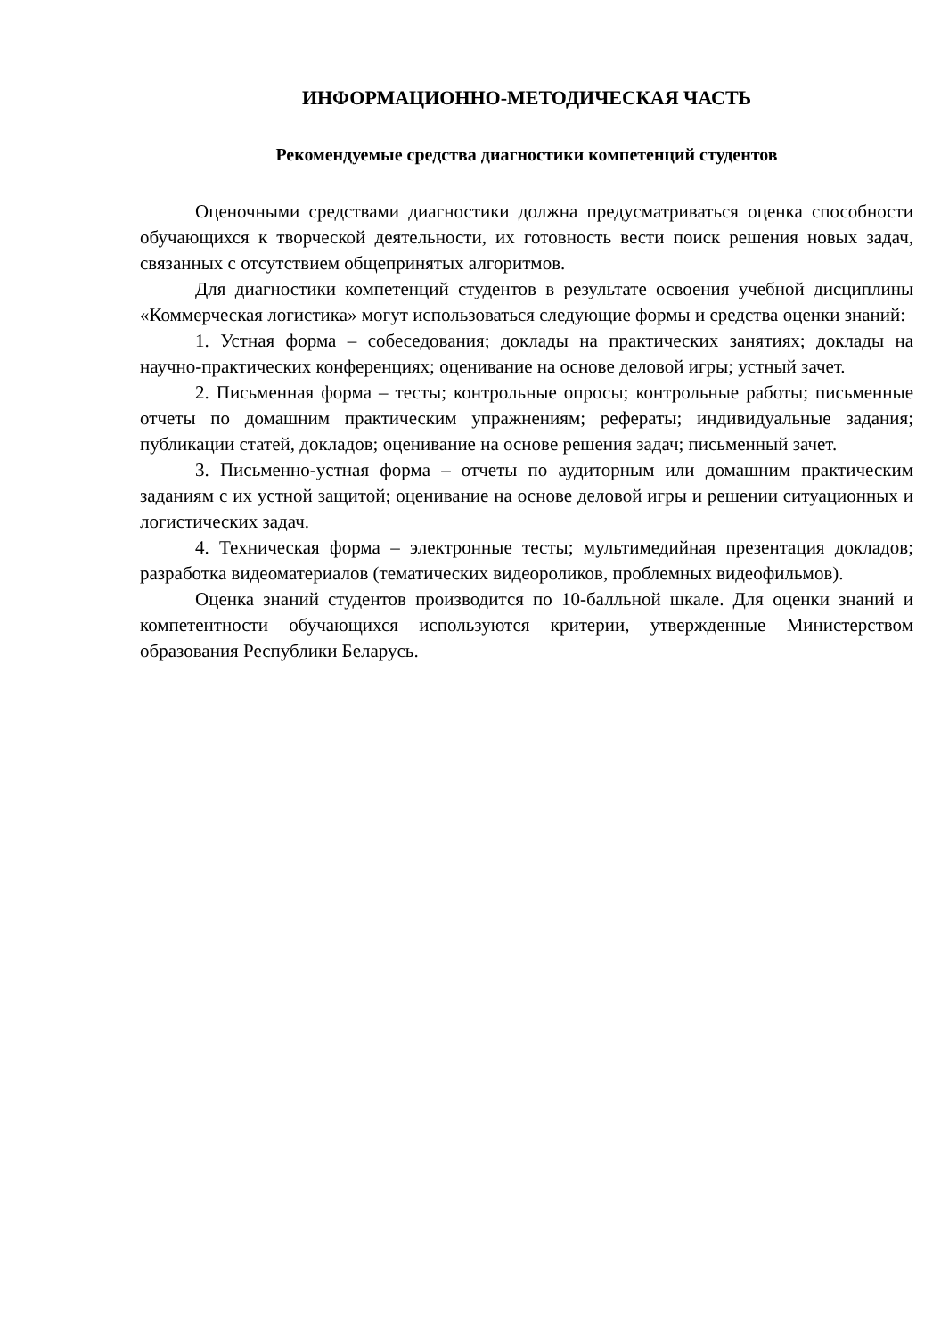ИНФОРМАЦИОННО-МЕТОДИЧЕСКАЯ ЧАСТЬ
Рекомендуемые средства диагностики компетенций студентов
Оценочными средствами диагностики должна предусматриваться оценка способности обучающихся к творческой деятельности, их готовность вести поиск решения новых задач, связанных с отсутствием общепринятых алгоритмов.
Для диагностики компетенций студентов в результате освоения учебной дисциплины «Коммерческая логистика» могут использоваться следующие формы и средства оценки знаний:
1. Устная форма – собеседования; доклады на практических занятиях; доклады на научно-практических конференциях; оценивание на основе деловой игры; устный зачет.
2. Письменная форма – тесты; контрольные опросы; контрольные работы; письменные отчеты по домашним практическим упражнениям; рефераты; индивидуальные задания; публикации статей, докладов; оценивание на основе решения задач; письменный зачет.
3. Письменно-устная форма – отчеты по аудиторным или домашним практическим заданиям с их устной защитой; оценивание на основе деловой игры и решении ситуационных и логистических задач.
4. Техническая форма – электронные тесты; мультимедийная презентация докладов; разработка видеоматериалов (тематических видеороликов, проблемных видеофильмов).
Оценка знаний студентов производится по 10-балльной шкале. Для оценки знаний и компетентности обучающихся используются критерии, утвержденные Министерством образования Республики Беларусь.